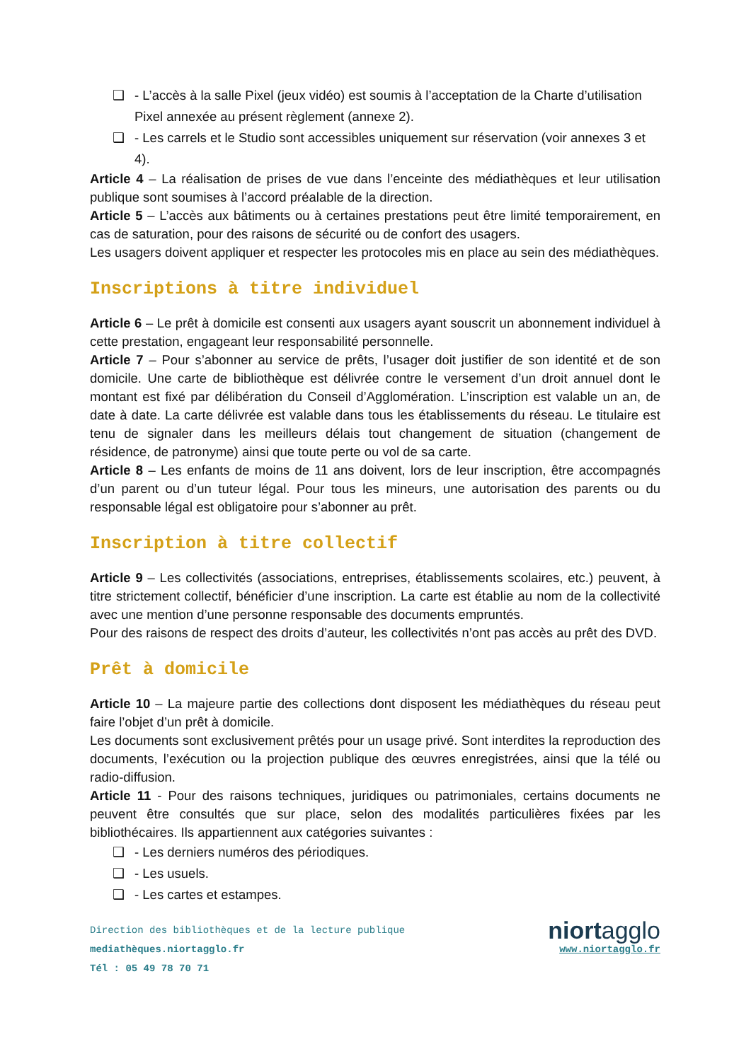❑ - L’accès à la salle Pixel (jeux vidéo) est soumis à l’acceptation de la Charte d’utilisation Pixel annexée au présent règlement (annexe 2).
❑ - Les carrels et le Studio sont accessibles uniquement sur réservation (voir annexes 3 et 4).
Article 4 – La réalisation de prises de vue dans l’enceinte des médiathèques et leur utilisation publique sont soumises à l’accord préalable de la direction.
Article 5 – L’accès aux bâtiments ou à certaines prestations peut être limité temporairement, en cas de saturation, pour des raisons de sécurité ou de confort des usagers.
Les usagers doivent appliquer et respecter les protocoles mis en place au sein des médiathèques.
Inscriptions à titre individuel
Article 6 – Le prêt à domicile est consenti aux usagers ayant souscrit un abonnement individuel à cette prestation, engageant leur responsabilité personnelle.
Article 7 – Pour s’abonner au service de prêts, l’usager doit justifier de son identité et de son domicile. Une carte de bibliothèque est délivrée contre le versement d’un droit annuel dont le montant est fixé par délibération du Conseil d’Agglomération. L’inscription est valable un an, de date à date. La carte délivrée est valable dans tous les établissements du réseau. Le titulaire est tenu de signaler dans les meilleurs délais tout changement de situation (changement de résidence, de patronyme) ainsi que toute perte ou vol de sa carte.
Article 8 – Les enfants de moins de 11 ans doivent, lors de leur inscription, être accompagnés d’un parent ou d’un tuteur légal. Pour tous les mineurs, une autorisation des parents ou du responsable légal est obligatoire pour s’abonner au prêt.
Inscription à titre collectif
Article 9 – Les collectivités (associations, entreprises, établissements scolaires, etc.) peuvent, à titre strictement collectif, bénéficier d’une inscription. La carte est établie au nom de la collectivité avec une mention d’une personne responsable des documents empruntés.
Pour des raisons de respect des droits d’auteur, les collectivités n’ont pas accès au prêt des DVD.
Prêt à domicile
Article 10 – La majeure partie des collections dont disposent les médiathèques du réseau peut faire l’objet d’un prêt à domicile.
Les documents sont exclusivement prêtés pour un usage privé. Sont interdites la reproduction des documents, l’exécution ou la projection publique des œuvres enregistrées, ainsi que la télé ou radio-diffusion.
Article 11 - Pour des raisons techniques, juridiques ou patrimoniales, certains documents ne peuvent être consultés que sur place, selon des modalités particulières fixées par les bibliothécaires. Ils appartiennent aux catégories suivantes :
❑ - Les derniers numéros des périodiques.
❑ - Les usuels.
❑ - Les cartes et estampes.
Direction des bibliothèques et de la lecture publique
mediathèques.niortagglo.fr
Tél : 05 49 78 70 71
niortagglo
www.niortagglo.fr